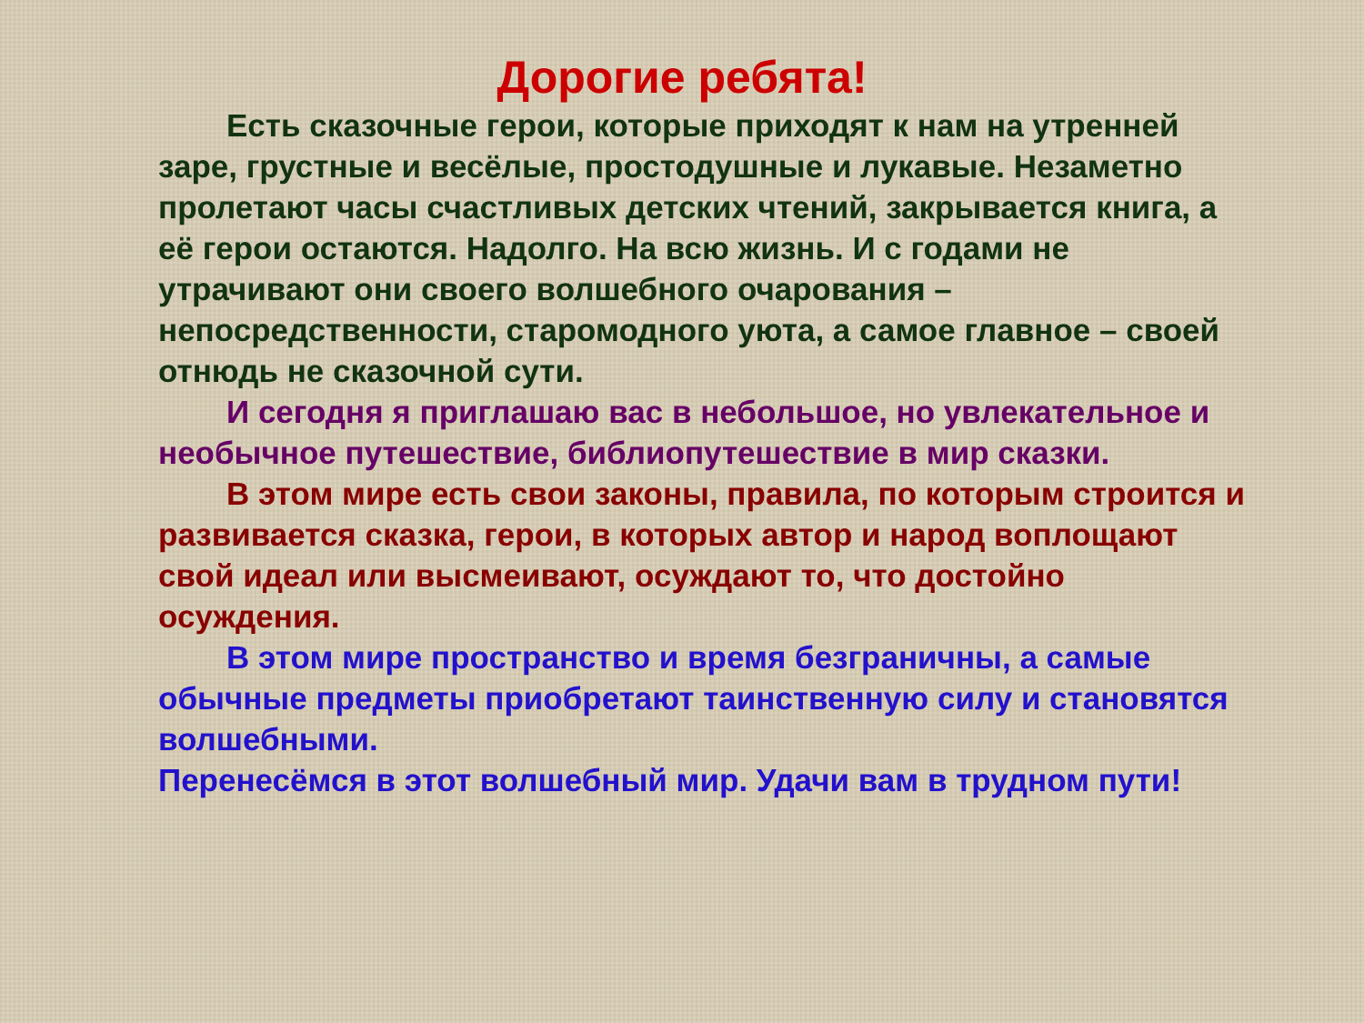Дорогие ребята!
Есть сказочные герои, которые приходят к нам на утренней заре, грустные и весёлые, простодушные и лукавые. Незаметно пролетают часы счастливых детских чтений, закрывается книга, а её герои остаются. Надолго. На всю жизнь. И с годами не утрачивают они своего волшебного очарования – непосредственности, старомодного уюта, а самое главное – своей отнюдь не сказочной сути.
И сегодня я приглашаю вас в небольшое, но увлекательное и необычное путешествие, библиопутешествие в мир сказки.
В этом мире есть свои законы, правила, по которым строится и развивается сказка, герои, в которых автор и народ воплощают свой идеал или высмеивают, осуждают то, что достойно осуждения.
В этом мире пространство и время безграничны, а самые обычные предметы приобретают таинственную силу и становятся волшебными.
Перенесёмся в этот волшебный мир. Удачи вам в трудном пути!